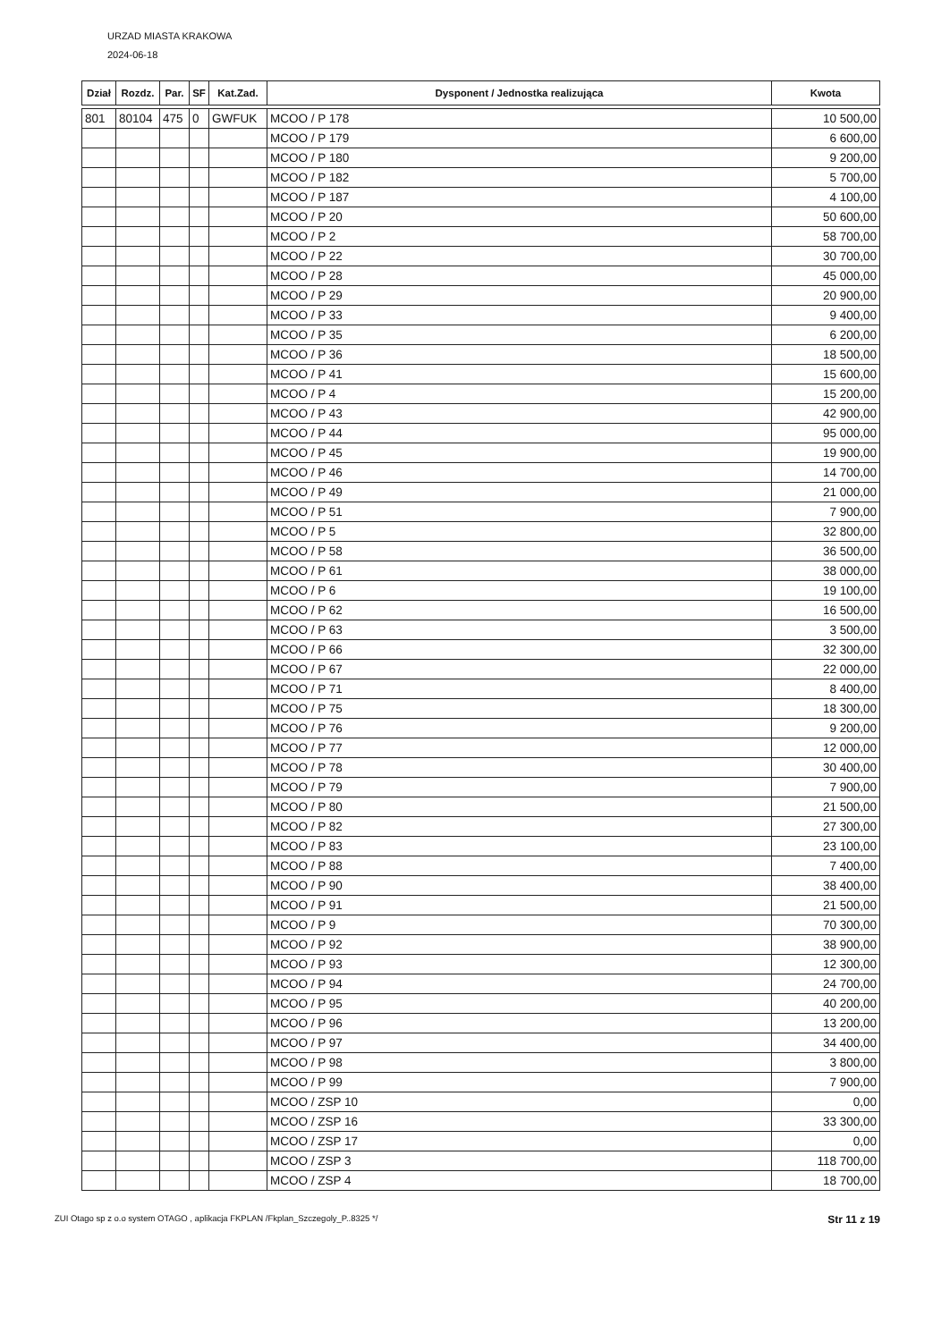URZAD MIASTA KRAKOWA
2024-06-18
| Dział | Rozdz. | Par. | SF | Kat.Zad. | Dysponent / Jednostka realizująca | Kwota |
| --- | --- | --- | --- | --- | --- | --- |
| 801 | 80104 | 475 | 0 | GWFUK | MCOO / P 178 | 10 500,00 |
| | | | | | MCOO / P 179 | 6 600,00 |
| | | | | | MCOO / P 180 | 9 200,00 |
| | | | | | MCOO / P 182 | 5 700,00 |
| | | | | | MCOO / P 187 | 4 100,00 |
| | | | | | MCOO / P 20 | 50 600,00 |
| | | | | | MCOO / P 2 | 58 700,00 |
| | | | | | MCOO / P 22 | 30 700,00 |
| | | | | | MCOO / P 28 | 45 000,00 |
| | | | | | MCOO / P 29 | 20 900,00 |
| | | | | | MCOO / P 33 | 9 400,00 |
| | | | | | MCOO / P 35 | 6 200,00 |
| | | | | | MCOO / P 36 | 18 500,00 |
| | | | | | MCOO / P 41 | 15 600,00 |
| | | | | | MCOO / P 4 | 15 200,00 |
| | | | | | MCOO / P 43 | 42 900,00 |
| | | | | | MCOO / P 44 | 95 000,00 |
| | | | | | MCOO / P 45 | 19 900,00 |
| | | | | | MCOO / P 46 | 14 700,00 |
| | | | | | MCOO / P 49 | 21 000,00 |
| | | | | | MCOO / P 51 | 7 900,00 |
| | | | | | MCOO / P 5 | 32 800,00 |
| | | | | | MCOO / P 58 | 36 500,00 |
| | | | | | MCOO / P 61 | 38 000,00 |
| | | | | | MCOO / P 6 | 19 100,00 |
| | | | | | MCOO / P 62 | 16 500,00 |
| | | | | | MCOO / P 63 | 3 500,00 |
| | | | | | MCOO / P 66 | 32 300,00 |
| | | | | | MCOO / P 67 | 22 000,00 |
| | | | | | MCOO / P 71 | 8 400,00 |
| | | | | | MCOO / P 75 | 18 300,00 |
| | | | | | MCOO / P 76 | 9 200,00 |
| | | | | | MCOO / P 77 | 12 000,00 |
| | | | | | MCOO / P 78 | 30 400,00 |
| | | | | | MCOO / P 79 | 7 900,00 |
| | | | | | MCOO / P 80 | 21 500,00 |
| | | | | | MCOO / P 82 | 27 300,00 |
| | | | | | MCOO / P 83 | 23 100,00 |
| | | | | | MCOO / P 88 | 7 400,00 |
| | | | | | MCOO / P 90 | 38 400,00 |
| | | | | | MCOO / P 91 | 21 500,00 |
| | | | | | MCOO / P 9 | 70 300,00 |
| | | | | | MCOO / P 92 | 38 900,00 |
| | | | | | MCOO / P 93 | 12 300,00 |
| | | | | | MCOO / P 94 | 24 700,00 |
| | | | | | MCOO / P 95 | 40 200,00 |
| | | | | | MCOO / P 96 | 13 200,00 |
| | | | | | MCOO / P 97 | 34 400,00 |
| | | | | | MCOO / P 98 | 3 800,00 |
| | | | | | MCOO / P 99 | 7 900,00 |
| | | | | | MCOO / ZSP 10 | 0,00 |
| | | | | | MCOO / ZSP 16 | 33 300,00 |
| | | | | | MCOO / ZSP 17 | 0,00 |
| | | | | | MCOO / ZSP 3 | 118 700,00 |
| | | | | | MCOO / ZSP 4 | 18 700,00 |
ZUI Otago sp z o.o system OTAGO , aplikacja FKPLAN /Fkplan_Szczegoly_P..8325 */ Str 11 z 19